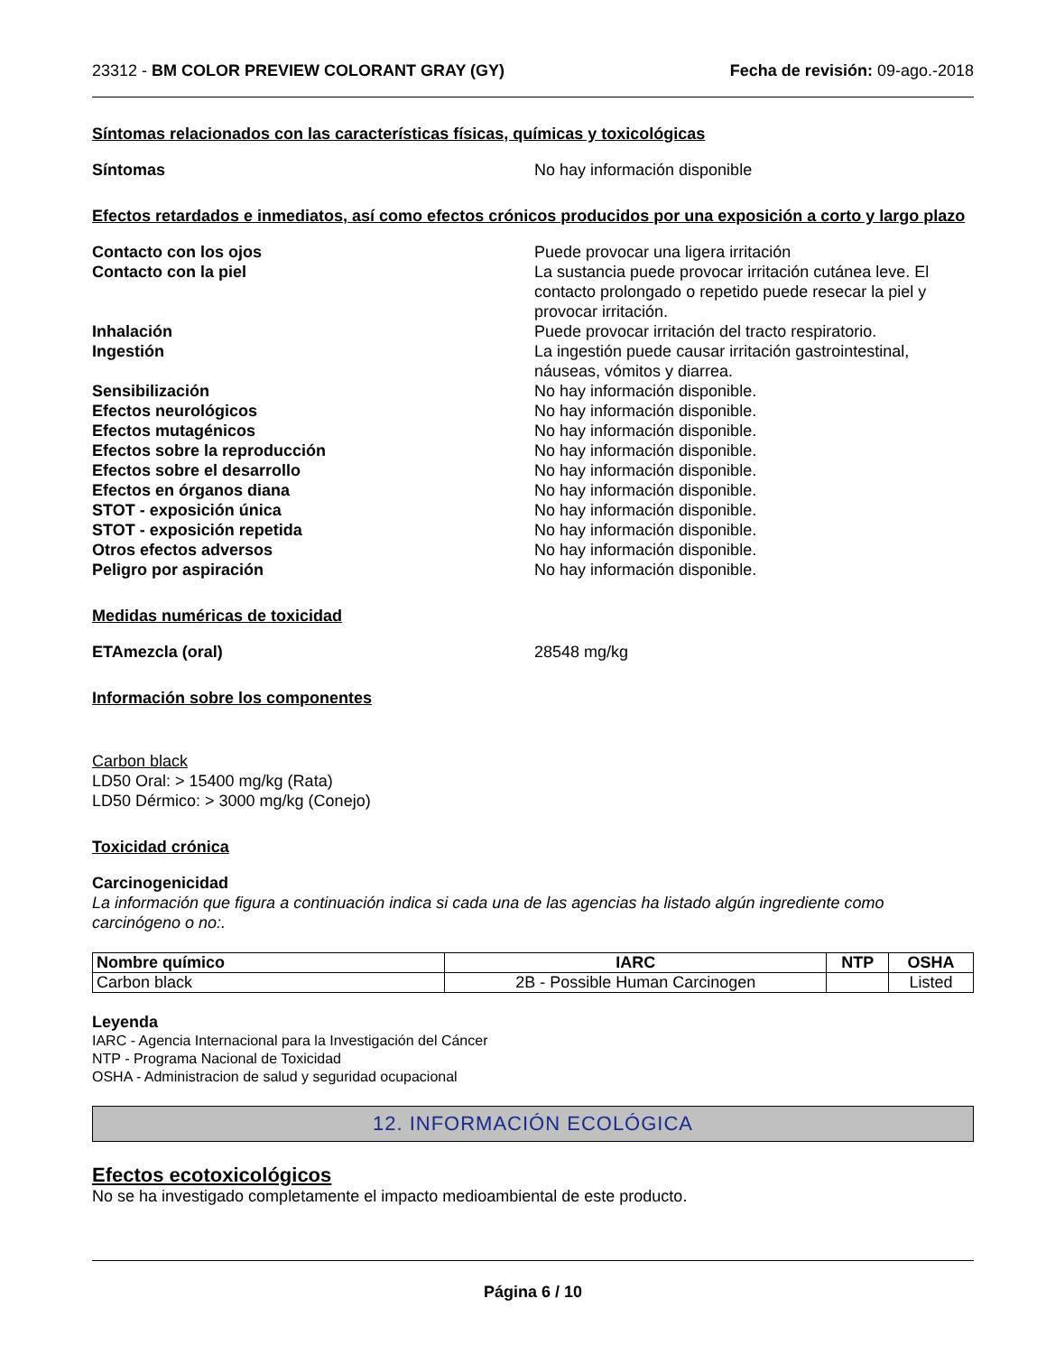23312 - BM COLOR PREVIEW COLORANT GRAY (GY)
Fecha de revisión: 09-ago.-2018
Síntomas relacionados con las características físicas, químicas y toxicológicas
Síntomas No hay información disponible
Efectos retardados e inmediatos, así como efectos crónicos producidos por una exposición a corto y largo plazo
Contacto con los ojos Puede provocar una ligera irritación
Contacto con la piel La sustancia puede provocar irritación cutánea leve. El contacto prolongado o repetido puede resecar la piel y provocar irritación.
Inhalación Puede provocar irritación del tracto respiratorio.
Ingestión La ingestión puede causar irritación gastrointestinal, náuseas, vómitos y diarrea.
Sensibilización No hay información disponible.
Efectos neurológicos No hay información disponible.
Efectos mutagénicos No hay información disponible.
Efectos sobre la reproducción No hay información disponible.
Efectos sobre el desarrollo No hay información disponible.
Efectos en órganos diana No hay información disponible.
STOT - exposición única No hay información disponible.
STOT - exposición repetida No hay información disponible.
Otros efectos adversos No hay información disponible.
Peligro por aspiración No hay información disponible.
Medidas numéricas de toxicidad
ETAmezcla (oral) 28548 mg/kg
Información sobre los componentes
Carbon black
LD50 Oral: > 15400 mg/kg (Rata)
LD50 Dérmico: > 3000 mg/kg (Conejo)
Toxicidad crónica
Carcinogenicidad
La información que figura a continuación indica si cada una de las agencias ha listado algún ingrediente como carcinógeno o no:.
| Nombre químico | IARC | NTP | OSHA |
| --- | --- | --- | --- |
| Carbon black | 2B - Possible Human Carcinogen | | Listed |
Leyenda
IARC - Agencia Internacional para la Investigación del Cáncer
NTP - Programa Nacional de Toxicidad
OSHA - Administracion de salud y seguridad ocupacional
12. INFORMACIÓN ECOLÓGICA
Efectos ecotoxicológicos
No se ha investigado completamente el impacto medioambiental de este producto.
Página 6 / 10